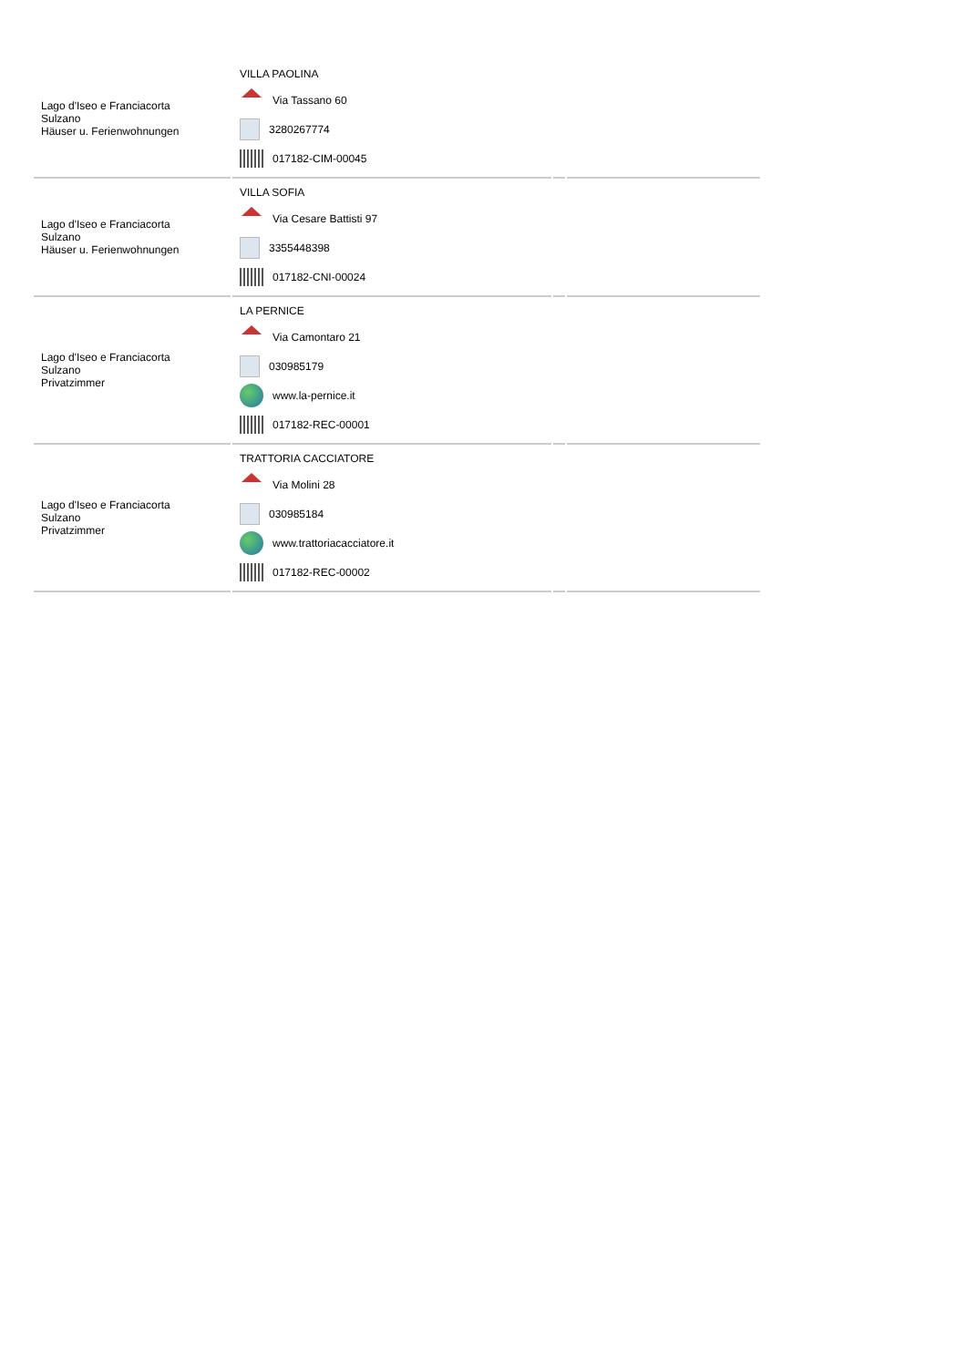| Lago d'Iseo e Franciacorta Sulzano Häuser u. Ferienwohnungen | VILLA PAOLINA Via Tassano 60 3280267774 017182-CIM-00045 | | |
| Lago d'Iseo e Franciacorta Sulzano Häuser u. Ferienwohnungen | VILLA SOFIA Via Cesare Battisti 97 3355448398 017182-CNI-00024 | | |
| Lago d'Iseo e Franciacorta Sulzano Privatzimmer | LA PERNICE Via Camontaro 21 030985179 www.la-pernice.it 017182-REC-00001 | | |
| Lago d'Iseo e Franciacorta Sulzano Privatzimmer | TRATTORIA CACCIATORE Via Molini 28 030985184 www.trattoriacacciatore.it 017182-REC-00002 | | |